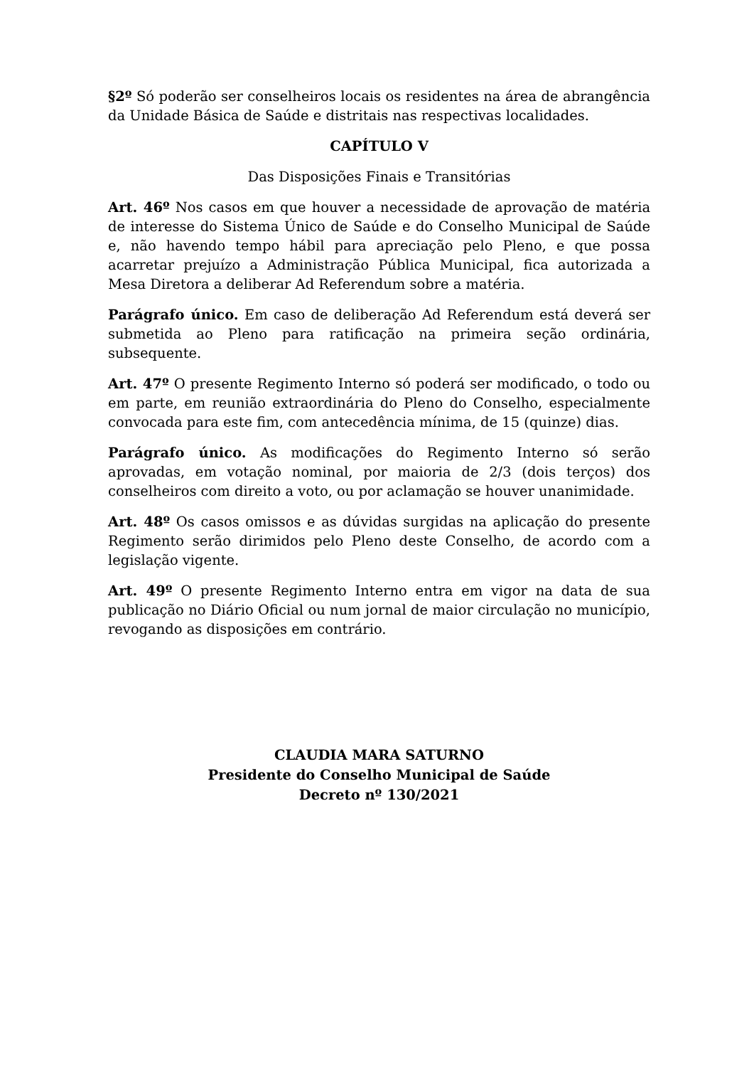§2º Só poderão ser conselheiros locais os residentes na área de abrangência da Unidade Básica de Saúde e distritais nas respectivas localidades.
CAPÍTULO V
Das Disposições Finais e Transitórias
Art. 46º Nos casos em que houver a necessidade de aprovação de matéria de interesse do Sistema Único de Saúde e do Conselho Municipal de Saúde e, não havendo tempo hábil para apreciação pelo Pleno, e que possa acarretar prejuízo a Administração Pública Municipal, fica autorizada a Mesa Diretora a deliberar Ad Referendum sobre a matéria.
Parágrafo único. Em caso de deliberação Ad Referendum está deverá ser submetida ao Pleno para ratificação na primeira seção ordinária, subsequente.
Art. 47º O presente Regimento Interno só poderá ser modificado, o todo ou em parte, em reunião extraordinária do Pleno do Conselho, especialmente convocada para este fim, com antecedência mínima, de 15 (quinze) dias.
Parágrafo único. As modificações do Regimento Interno só serão aprovadas, em votação nominal, por maioria de 2/3 (dois terços) dos conselheiros com direito a voto, ou por aclamação se houver unanimidade.
Art. 48º Os casos omissos e as dúvidas surgidas na aplicação do presente Regimento serão dirimidos pelo Pleno deste Conselho, de acordo com a legislação vigente.
Art. 49º O presente Regimento Interno entra em vigor na data de sua publicação no Diário Oficial ou num jornal de maior circulação no município, revogando as disposições em contrário.
CLAUDIA MARA SATURNO
Presidente do Conselho Municipal de Saúde
Decreto nº 130/2021